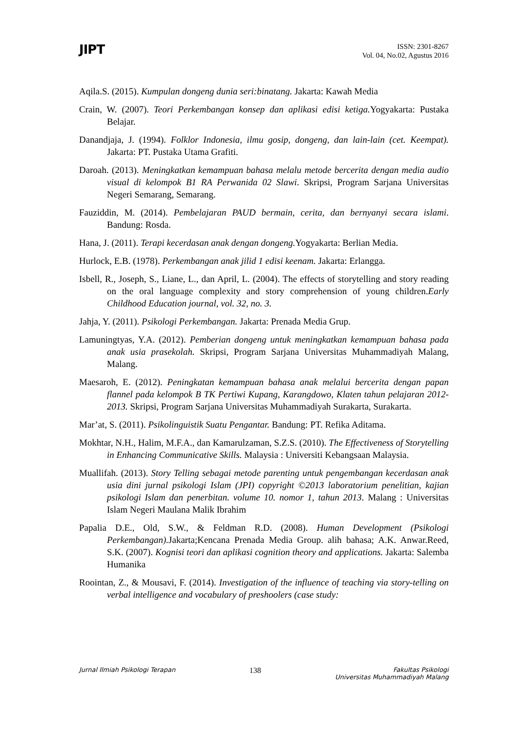JIPT
ISSN: 2301-8267
Vol. 04, No.02, Agustus 2016
Aqila.S. (2015). Kumpulan dongeng dunia seri:binatang. Jakarta: Kawah Media
Crain, W. (2007). Teori Perkembangan konsep dan aplikasi edisi ketiga. Yogyakarta: Pustaka Belajar.
Danandjaja, J. (1994). Folklor Indonesia, ilmu gosip, dongeng, dan lain-lain (cet. Keempat). Jakarta: PT. Pustaka Utama Grafiti.
Daroah. (2013). Meningkatkan kemampuan bahasa melalu metode bercerita dengan media audio visual di kelompok B1 RA Perwanida 02 Slawi. Skripsi, Program Sarjana Universitas Negeri Semarang, Semarang.
Fauziddin, M. (2014). Pembelajaran PAUD bermain, cerita, dan bernyanyi secara islami. Bandung: Rosda.
Hana, J. (2011). Terapi kecerdasan anak dengan dongeng. Yogyakarta: Berlian Media.
Hurlock, E.B. (1978). Perkembangan anak jilid 1 edisi keenam. Jakarta: Erlangga.
Isbell, R., Joseph, S., Liane, L., dan April, L. (2004). The effects of storytelling and story reading on the oral language complexity and story comprehension of young children.Early Childhood Education journal, vol. 32, no. 3.
Jahja, Y. (2011). Psikologi Perkembangan. Jakarta: Prenada Media Grup.
Lamuningtyas, Y.A. (2012). Pemberian dongeng untuk meningkatkan kemampuan bahasa pada anak usia prasekolah. Skripsi, Program Sarjana Universitas Muhammadiyah Malang, Malang.
Maesaroh, E. (2012). Peningkatan kemampuan bahasa anak melalui bercerita dengan papan flannel pada kelompok B TK Pertiwi Kupang, Karangdowo, Klaten tahun pelajaran 2012-2013. Skripsi, Program Sarjana Universitas Muhammadiyah Surakarta, Surakarta.
Mar’at, S. (2011). Psikolinguistik Suatu Pengantar. Bandung: PT. Refika Aditama.
Mokhtar, N.H., Halim, M.F.A., dan Kamarulzaman, S.Z.S. (2010). The Effectiveness of Storytelling in Enhancing Communicative Skills. Malaysia : Universiti Kebangsaan Malaysia.
Muallifah. (2013). Story Telling sebagai metode parenting untuk pengembangan kecerdasan anak usia dini jurnal psikologi Islam (JPI) copyright ©2013 laboratorium penelitian, kajian psikologi Islam dan penerbitan. volume 10. nomor 1, tahun 2013. Malang : Universitas Islam Negeri Maulana Malik Ibrahim
Papalia D.E., Old, S.W., & Feldman R.D. (2008). Human Development (Psikologi Perkembangan). Jakarta;Kencana Prenada Media Group. alih bahasa; A.K. Anwar.Reed, S.K. (2007). Kognisi teori dan aplikasi cognition theory and applications. Jakarta: Salemba Humanika
Roointan, Z., & Mousavi, F. (2014). Investigation of the influence of teaching via story-telling on verbal intelligence and vocabulary of preshoolers (case study:
Jurnal Ilmiah Psikologi Terapan
138
Fakultas Psikologi
Universitas Muhammadiyah Malang